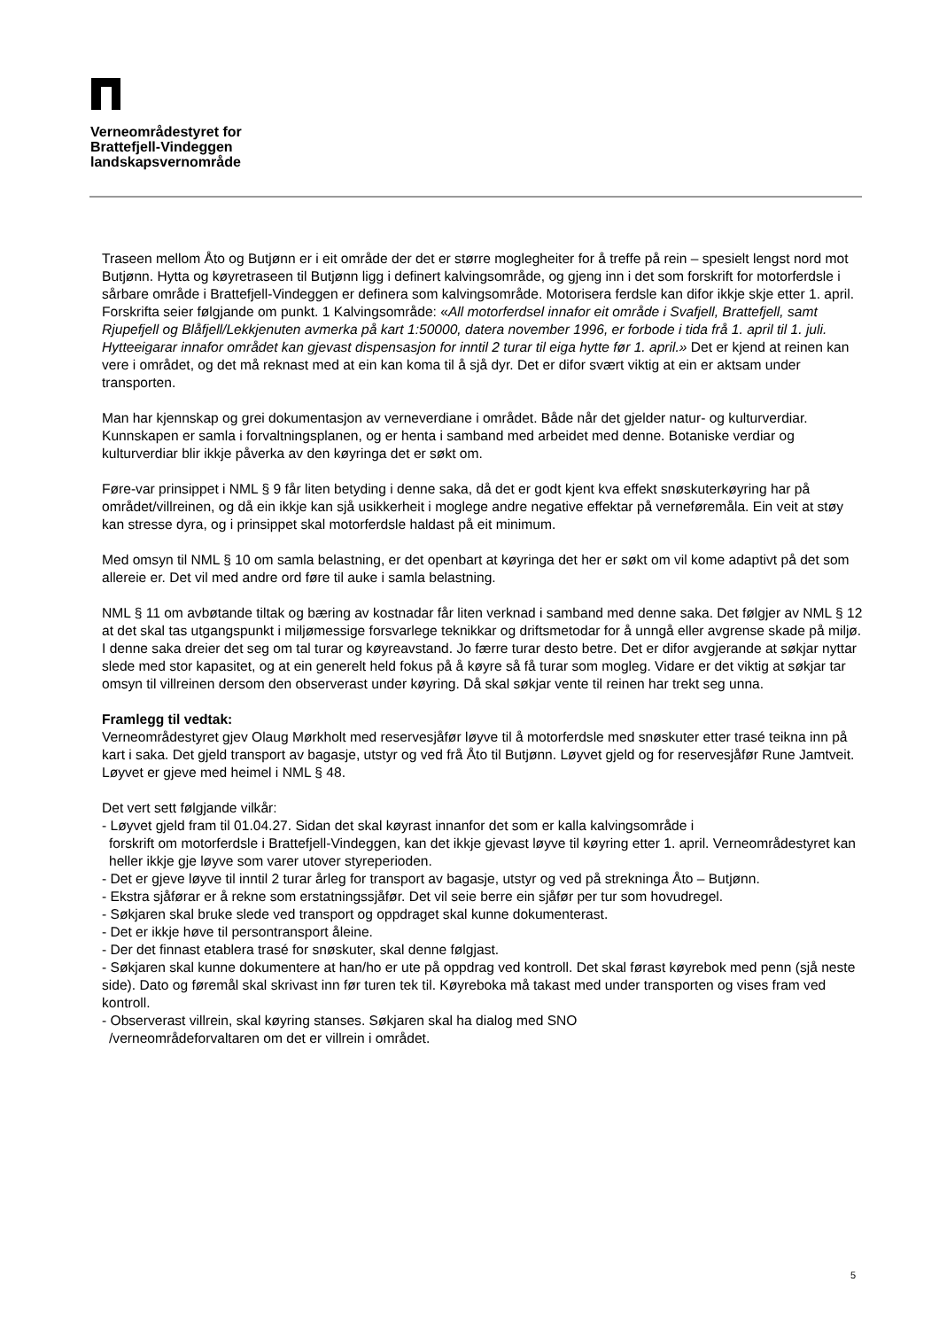Verneområdestyret for
Brattefjell-Vindeggen
landskapsvernområde
Traseen mellom Åto og Butjønn er i eit område der det er større moglegheiter for å treffe på rein – spesielt lengst nord mot Butjønn. Hytta og køyretraseen til Butjønn ligg i definert kalvingsområde, og gjeng inn i det som forskrift for motorferdsle i sårbare område i Brattefjell-Vindeggen er definera som kalvingsområde. Motorisera ferdsle kan difor ikkje skje etter 1. april. Forskrifta seier følgjande om punkt. 1 Kalvingsområde: «All motorferdsel innafor eit område i Svafjell, Brattefjell, samt Rjupefjell og Blåfjell/Lekkjenuten avmerka på kart 1:50000, datera november 1996, er forbode i tida frå 1. april til 1. juli. Hytteeigarar innafor området kan gjevast dispensasjon for inntil 2 turar til eiga hytte før 1. april.» Det er kjend at reinen kan vere i området, og det må reknast med at ein kan koma til å sjå dyr. Det er difor svært viktig at ein er aktsam under transporten.
Man har kjennskap og grei dokumentasjon av verneverdiane i området. Både når det gjelder natur- og kulturverdiar. Kunnskapen er samla i forvaltningsplanen, og er henta i samband med arbeidet med denne. Botaniske verdiar og kulturverdiar blir ikkje påverka av den køyringa det er søkt om.
Føre-var prinsippet i NML § 9 får liten betyding i denne saka, då det er godt kjent kva effekt snøskuterkøyring har på området/villreinen, og då ein ikkje kan sjå usikkerheit i moglege andre negative effektar på verneføremåla. Ein veit at støy kan stresse dyra, og i prinsippet skal motorferdsle haldast på eit minimum.
Med omsyn til NML § 10 om samla belastning, er det openbart at køyringa det her er søkt om vil kome adaptivt på det som allereie er. Det vil med andre ord føre til auke i samla belastning.
NML § 11 om avbøtande tiltak og bæring av kostnadar får liten verknad i samband med denne saka. Det følgjer av NML § 12 at det skal tas utgangspunkt i miljømessige forsvarlege teknikkar og driftsmetodar for å unngå eller avgrense skade på miljø. I denne saka dreier det seg om tal turar og køyreavstand. Jo færre turar desto betre. Det er difor avgjerande at søkjar nyttar slede med stor kapasitet, og at ein generelt held fokus på å køyre så få turar som mogleg. Vidare er det viktig at søkjar tar omsyn til villreinen dersom den observerast under køyring. Då skal søkjar vente til reinen har trekt seg unna.
Framlegg til vedtak:
Verneområdestyret gjev Olaug Mørkholt med reservesjåfør løyve til å motorferdsle med snøskuter etter trasé teikna inn på kart i saka. Det gjeld transport av bagasje, utstyr og ved frå Åto til Butjønn. Løyvet gjeld og for reservesjåfør Rune Jamtveit. Løyvet er gjeve med heimel i NML § 48.
Det vert sett følgjande vilkår:
- Løyvet gjeld fram til 01.04.27. Sidan det skal køyrast innanfor det som er kalla kalvingsområde i
forskrift om motorferdsle i Brattefjell-Vindeggen, kan det ikkje gjevast løyve til køyring etter 1. april. Verneområdestyret kan heller ikkje gje løyve som varer utover styreperioden.
- Det er gjeve løyve til inntil 2 turar årleg for transport av bagasje, utstyr og ved på strekninga Åto – Butjønn.
- Ekstra sjåførar er å rekne som erstatningssjåfør. Det vil seie berre ein sjåfør per tur som hovudregel.
- Søkjaren skal bruke slede ved transport og oppdraget skal kunne dokumenterast.
- Det er ikkje høve til persontransport åleine.
- Der det finnast etablera trasé for snøskuter, skal denne følgjast.
- Søkjaren skal kunne dokumentere at han/ho er ute på oppdrag ved kontroll. Det skal førast køyrebok med penn (sjå neste side). Dato og føremål skal skrivast inn før turen tek til. Køyreboka må takast med under transporten og vises fram ved kontroll.
- Observerast villrein, skal køyring stanses. Søkjaren skal ha dialog med SNO
/verneområdeforvaltaren om det er villrein i området.
5